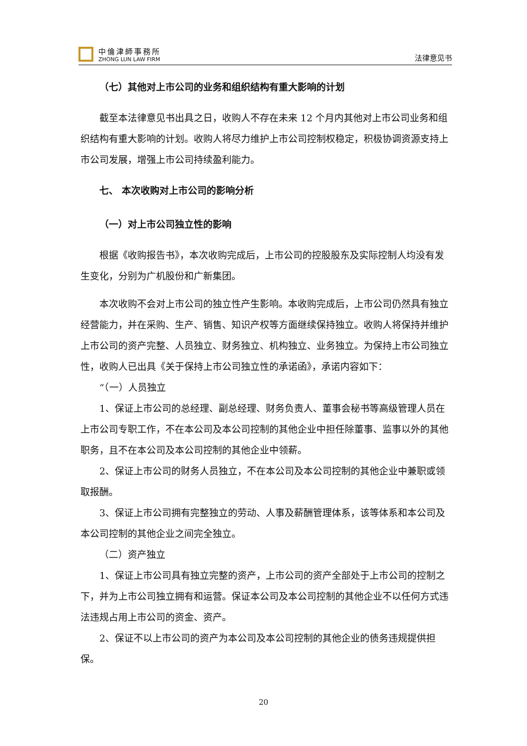中倫津師事務所
ZHONG LUN LAW FIRM
法律意见书
（七）其他对上市公司的业务和组织结构有重大影响的计划
截至本法律意见书出具之日，收购人不存在未来 12 个月内其他对上市公司业务和组织结构有重大影响的计划。收购人将尽力维护上市公司控制权稳定，积极协调资源支持上市公司发展，增强上市公司持续盈利能力。
七、 本次收购对上市公司的影响分析
（一）对上市公司独立性的影响
根据《收购报告书》，本次收购完成后，上市公司的控股股东及实际控制人均没有发生变化，分别为广机股份和广新集团。
本次收购不会对上市公司的独立性产生影响。本收购完成后，上市公司仍然具有独立经营能力，并在采购、生产、销售、知识产权等方面继续保持独立。收购人将保持并维护上市公司的资产完整、人员独立、财务独立、机构独立、业务独立。为保持上市公司独立性，收购人已出具《关于保持上市公司独立性的承诺函》，承诺内容如下：
“（一）人员独立
1、保证上市公司的总经理、副总经理、财务负责人、董事会秘书等高级管理人员在上市公司专职工作，不在本公司及本公司控制的其他企业中担任除董事、监事以外的其他职务，且不在本公司及本公司控制的其他企业中领薪。
2、保证上市公司的财务人员独立，不在本公司及本公司控制的其他企业中兼职或领取报酬。
3、保证上市公司拥有完整独立的劳动、人事及薪酬管理体系，该等体系和本公司及本公司控制的其他企业之间完全独立。
（二）资产独立
1、保证上市公司具有独立完整的资产，上市公司的资产全部处于上市公司的控制之下，并为上市公司独立拥有和运营。保证本公司及本公司控制的其他企业不以任何方式违法违规占用上市公司的资金、资产。
2、保证不以上市公司的资产为本公司及本公司控制的其他企业的债务违规提供担保。
20